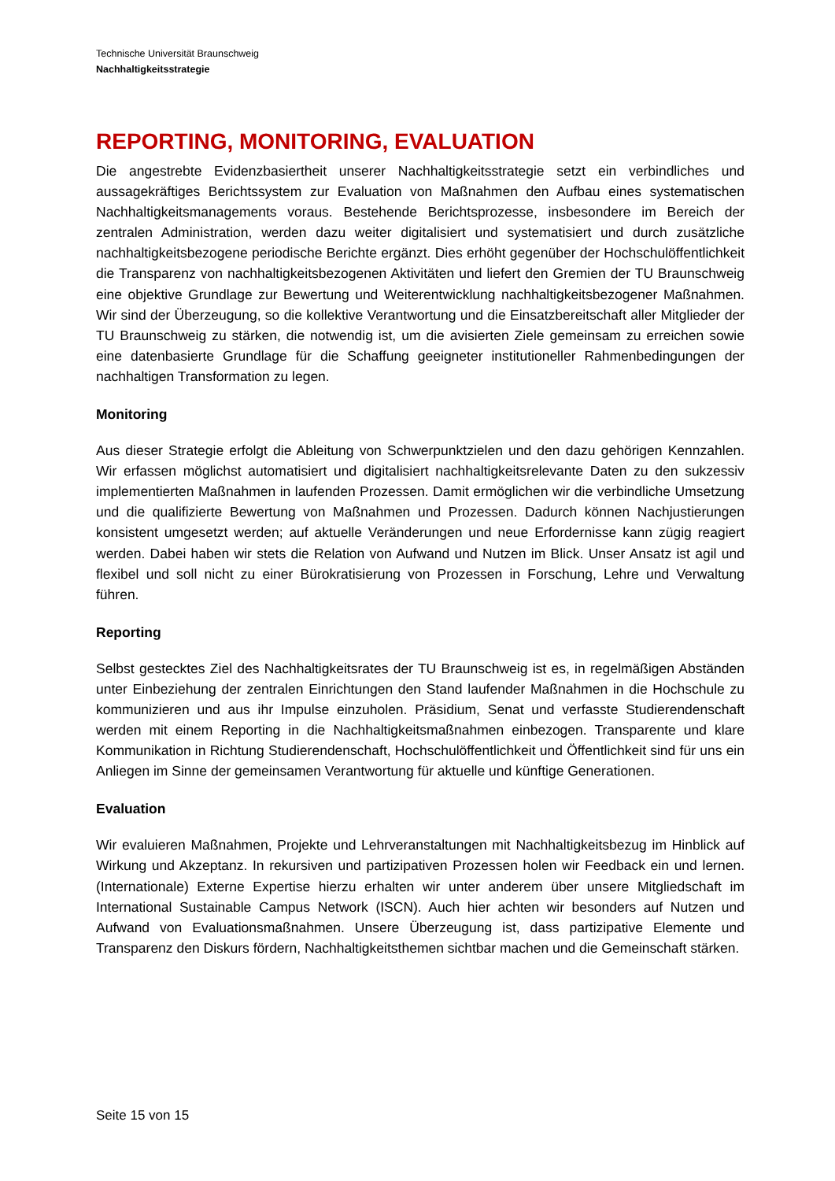Technische Universität Braunschweig
Nachhaltigkeitsstrategie
REPORTING, MONITORING, EVALUATION
Die angestrebte Evidenzbasiertheit unserer Nachhaltigkeitsstrategie setzt ein verbindliches und aussagekräftiges Berichtssystem zur Evaluation von Maßnahmen den Aufbau eines systematischen Nachhaltigkeitsmanagements voraus. Bestehende Berichtsprozesse, insbesondere im Bereich der zentralen Administration, werden dazu weiter digitalisiert und systematisiert und durch zusätzliche nachhaltigkeitsbezogene periodische Berichte ergänzt. Dies erhöht gegenüber der Hochschulöffentlichkeit die Transparenz von nachhaltigkeitsbezogenen Aktivitäten und liefert den Gremien der TU Braunschweig eine objektive Grundlage zur Bewertung und Weiterentwicklung nachhaltigkeitsbezogener Maßnahmen. Wir sind der Überzeugung, so die kollektive Verantwortung und die Einsatzbereitschaft aller Mitglieder der TU Braunschweig zu stärken, die notwendig ist, um die avisierten Ziele gemeinsam zu erreichen sowie eine datenbasierte Grundlage für die Schaffung geeigneter institutioneller Rahmenbedingungen der nachhaltigen Transformation zu legen.
Monitoring
Aus dieser Strategie erfolgt die Ableitung von Schwerpunktzielen und den dazu gehörigen Kennzahlen. Wir erfassen möglichst automatisiert und digitalisiert nachhaltigkeitsrelevante Daten zu den sukzessiv implementierten Maßnahmen in laufenden Prozessen. Damit ermöglichen wir die verbindliche Umsetzung und die qualifizierte Bewertung von Maßnahmen und Prozessen. Dadurch können Nachjustierungen konsistent umgesetzt werden; auf aktuelle Veränderungen und neue Erfordernisse kann zügig reagiert werden. Dabei haben wir stets die Relation von Aufwand und Nutzen im Blick. Unser Ansatz ist agil und flexibel und soll nicht zu einer Bürokratisierung von Prozessen in Forschung, Lehre und Verwaltung führen.
Reporting
Selbst gestecktes Ziel des Nachhaltigkeitsrates der TU Braunschweig ist es, in regelmäßigen Abständen unter Einbeziehung der zentralen Einrichtungen den Stand laufender Maßnahmen in die Hochschule zu kommunizieren und aus ihr Impulse einzuholen. Präsidium, Senat und verfasste Studierendenschaft werden mit einem Reporting in die Nachhaltigkeitsmaßnahmen einbezogen. Transparente und klare Kommunikation in Richtung Studierendenschaft, Hochschulöffentlichkeit und Öffentlichkeit sind für uns ein Anliegen im Sinne der gemeinsamen Verantwortung für aktuelle und künftige Generationen.
Evaluation
Wir evaluieren Maßnahmen, Projekte und Lehrveranstaltungen mit Nachhaltigkeitsbezug im Hinblick auf Wirkung und Akzeptanz. In rekursiven und partizipativen Prozessen holen wir Feedback ein und lernen. (Internationale) Externe Expertise hierzu erhalten wir unter anderem über unsere Mitgliedschaft im International Sustainable Campus Network (ISCN). Auch hier achten wir besonders auf Nutzen und Aufwand von Evaluationsmaßnahmen. Unsere Überzeugung ist, dass partizipative Elemente und Transparenz den Diskurs fördern, Nachhaltigkeitsthemen sichtbar machen und die Gemeinschaft stärken.
Seite 15 von 15